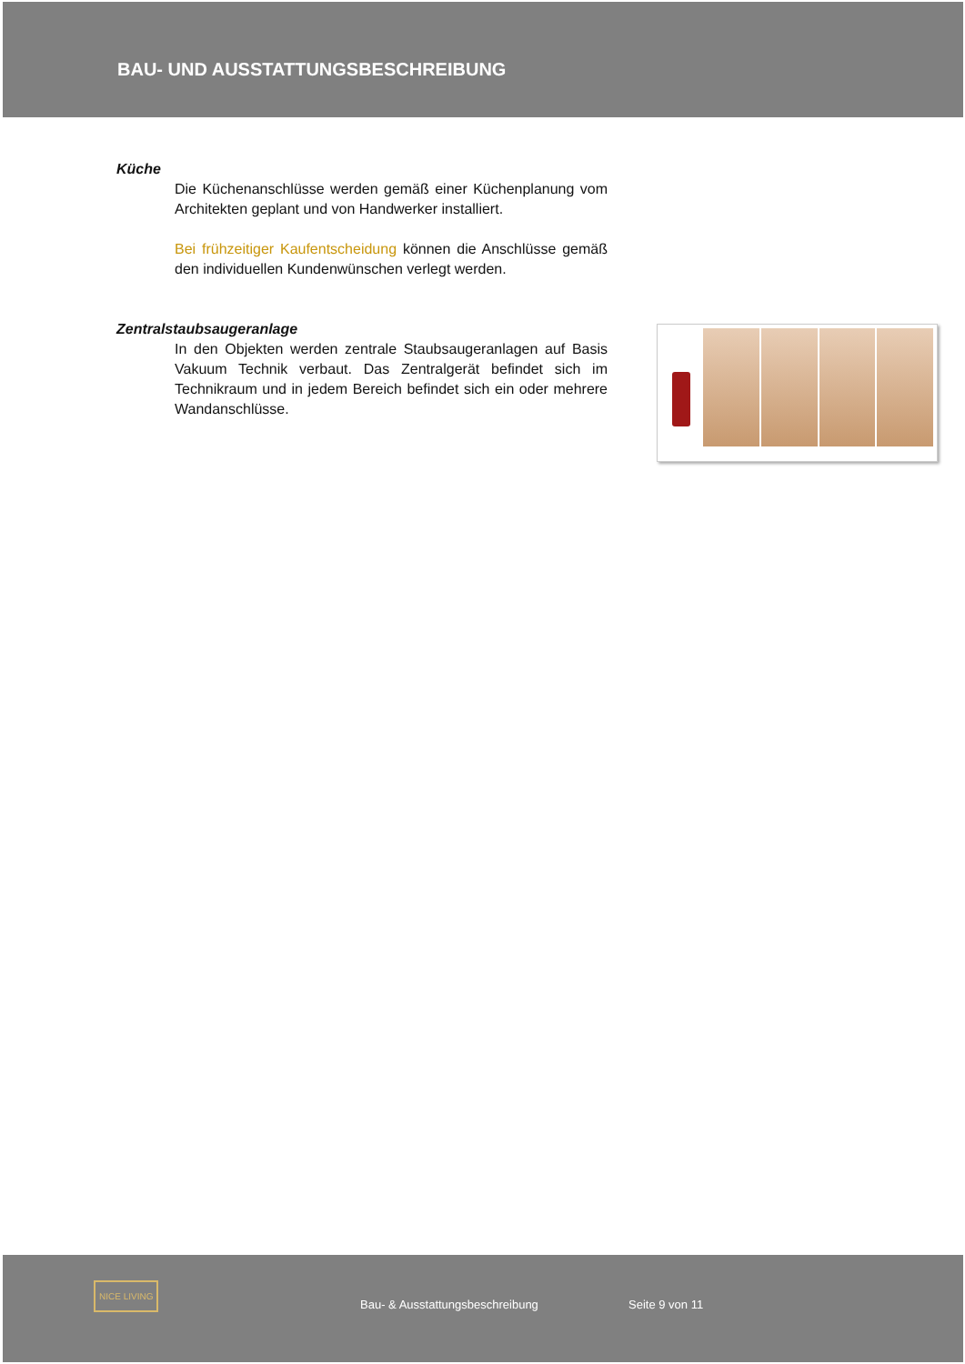BAU- UND AUSSTATTUNGSBESCHREIBUNG
Küche
Die Küchenanschlüsse werden gemäß einer Küchenplanung vom Architekten geplant und von Handwerker installiert.
Bei frühzeitiger Kaufentscheidung können die Anschlüsse gemäß den individuellen Kundenwünschen verlegt werden.
Zentralstaubsaugeranlage
In den Objekten werden zentrale Staubsaugeranlagen auf Basis Vakuum Technik verbaut. Das Zentralgerät befindet sich im Technikraum und in jedem Bereich befindet sich ein oder mehrere Wandanschlüsse.
NICE LIVING
Bau- & Ausstattungsbeschreibung
Seite 9 von 11